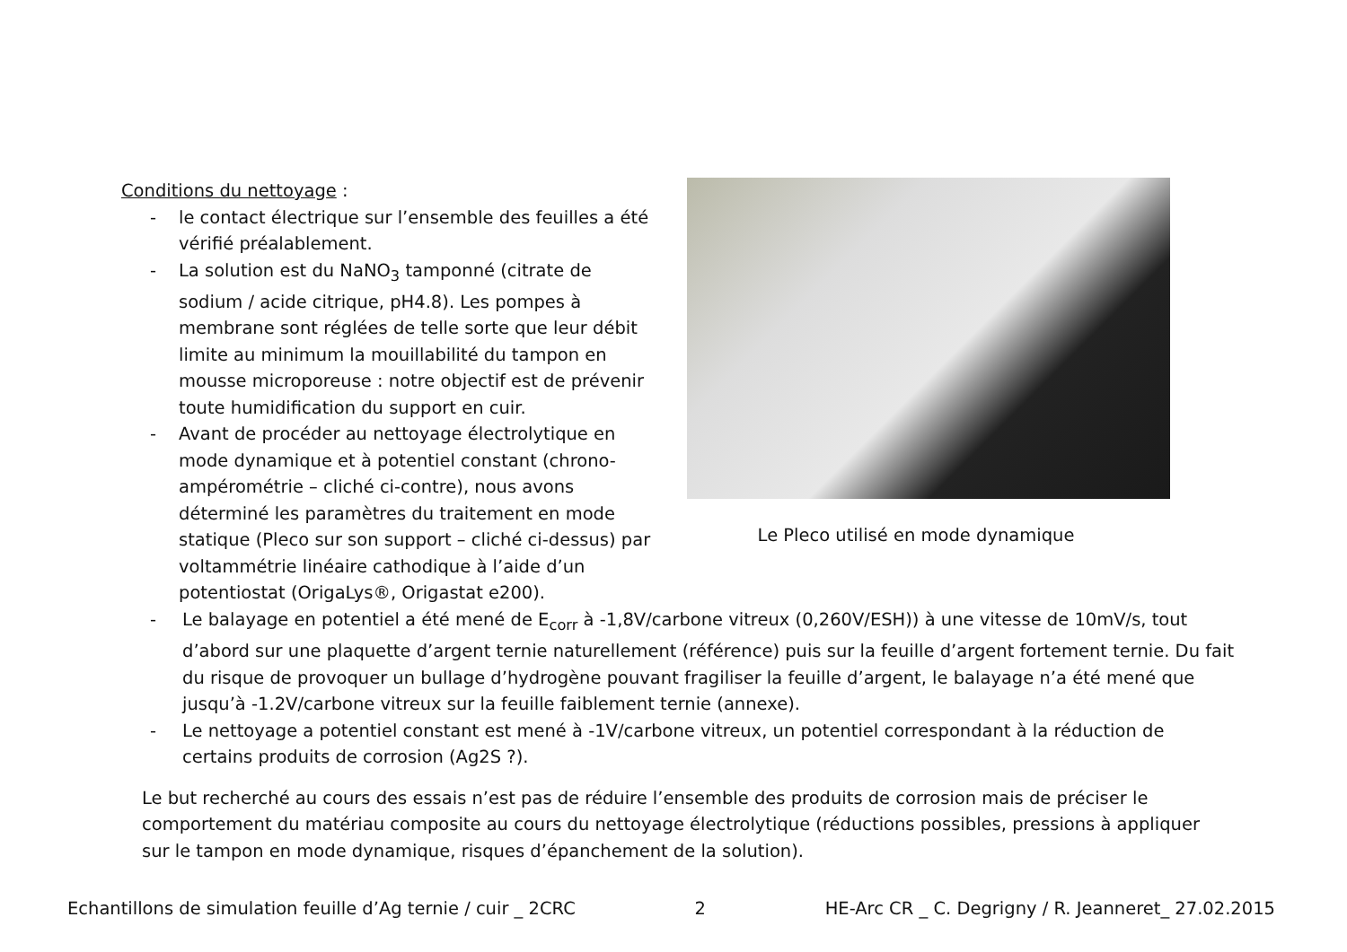Conditions du nettoyage :
- le contact électrique sur l’ensemble des feuilles a été vérifié préalablement.
- La solution est du NaNO<sub>3</sub> tamponné (citrate de sodium / acide citrique, pH4.8). Les pompes à membrane sont réglées de telle sorte que leur débit limite au minimum la mouillabilité du tampon en mousse microporeuse : notre objectif est de prévenir toute humidification du support en cuir.
- Avant de procéder au nettoyage électrolytique en mode dynamique et à potentiel constant (chrono-ampérométrie – cliché ci-contre), nous avons déterminé les paramètres du traitement en mode statique (Pleco sur son support – cliché ci-dessus) par voltammétrie linéaire cathodique à l’aide d’un potentiostat (OrigaLys®, Origastat e200).
Le Pleco utilisé en mode dynamique
- Le balayage en potentiel a été mené de E<sub>corr</sub> à -1,8V/carbone vitreux (0,260V/ESH)) à une vitesse de 10mV/s, tout d’abord sur une plaquette d’argent ternie naturellement (référence) puis sur la feuille d’argent fortement ternie. Du fait du risque de provoquer un bullage d’hydrogène pouvant fragiliser la feuille d’argent, le balayage n’a été mené que jusqu’à -1.2V/carbone vitreux sur la feuille faiblement ternie (annexe).
- Le nettoyage a potentiel constant est mené à -1V/carbone vitreux, un potentiel correspondant à la réduction de certains produits de corrosion (Ag2S ?).
Le but recherché au cours des essais n’est pas de réduire l’ensemble des produits de corrosion mais de préciser le comportement du matériau composite au cours du nettoyage électrolytique (réductions possibles, pressions à appliquer sur le tampon en mode dynamique, risques d’épanchement de la solution).
Echantillons de simulation feuille d’Ag ternie / cuir _ 2CRC 2 HE-Arc CR _ C. Degrigny / R. Jeanneret_ 27.02.2015